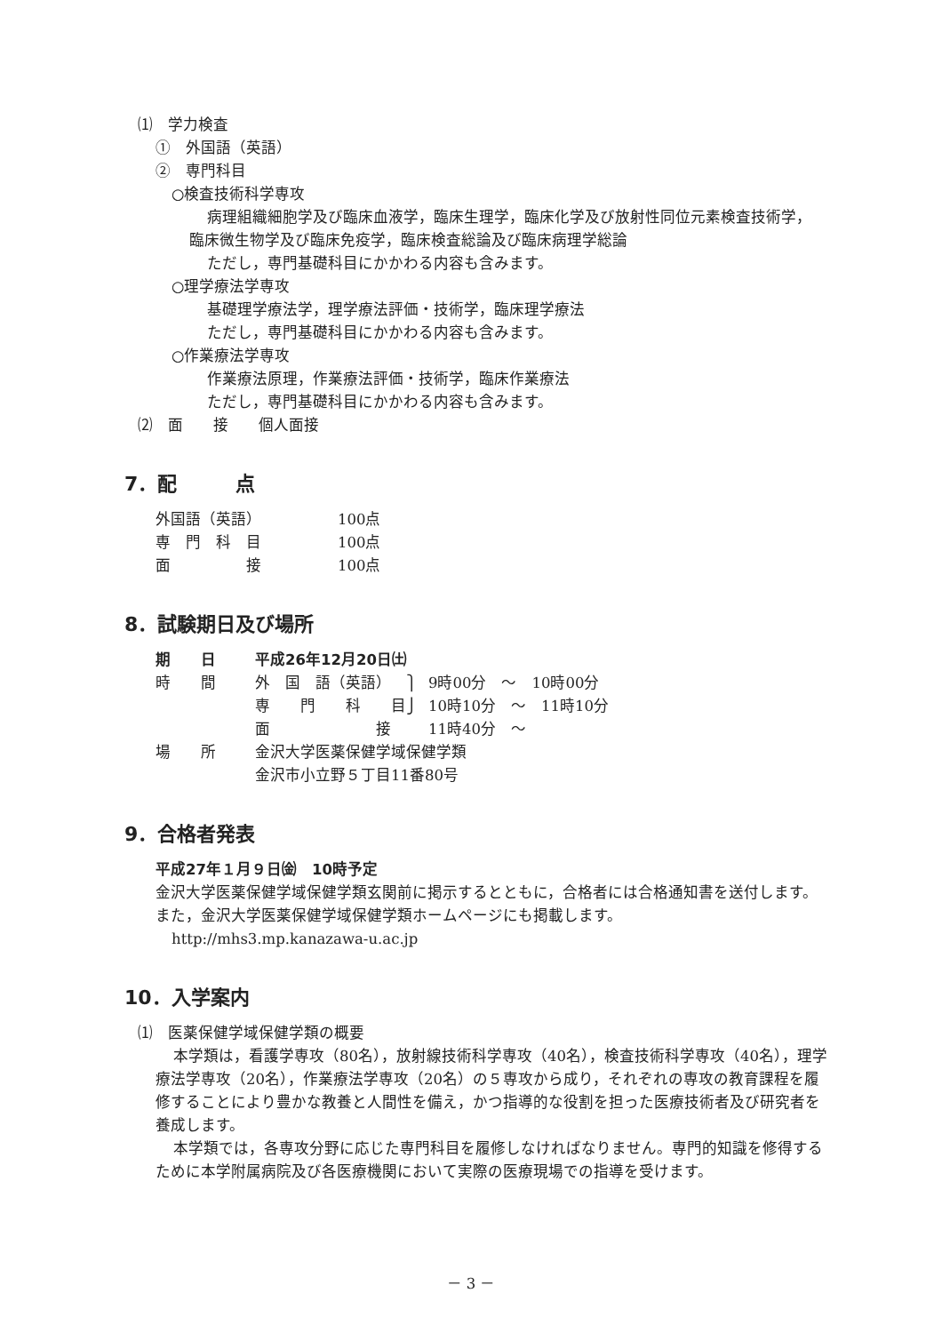⑴　学力検査
①　外国語（英語）
②　専門科目
○検査技術科学専攻
病理組織細胞学及び臨床血液学，臨床生理学，臨床化学及び放射性同位元素検査技術学，臨床微生物学及び臨床免疫学，臨床検査総論及び臨床病理学総論
ただし，専門基礎科目にかかわる内容も含みます。
○理学療法学専攻
基礎理学療法学，理学療法評価・技術学，臨床理学療法
ただし，専門基礎科目にかかわる内容も含みます。
○作業療法学専攻
作業療法原理，作業療法評価・技術学，臨床作業療法
ただし，専門基礎科目にかかわる内容も含みます。
⑵　面　　接　　個人面接
7．配　　　点
| 外国語（英語） | 100点 |
| 専 門 科 目 | 100点 |
| 面 接 | 100点 |
8．試験期日及び場所
| 期 日 | 平成26年12月20日㈯ | | |
| 時 間 | 外 国 語（英語） | ⎫ | 9時00分 ～ 10時00分 |
| | 専 門 科 目 | ⎭ | 10時10分 ～ 11時10分 |
| | 面 接 | | 11時40分 ～ |
| 場 所 | 金沢大学医薬保健学域保健学類 金沢市小立野５丁目11番80号 | | |
9．合格者発表
平成27年１月９日㈮　10時予定
金沢大学医薬保健学域保健学類玄関前に掲示するとともに，合格者には合格通知書を送付します。
また，金沢大学医薬保健学域保健学類ホームページにも掲載します。
http://mhs3.mp.kanazawa-u.ac.jp
10．入学案内
⑴　医薬保健学域保健学類の概要
本学類は，看護学専攻（80名），放射線技術科学専攻（40名），検査技術科学専攻（40名），理学療法学専攻（20名），作業療法学専攻（20名）の５専攻から成り，それぞれの専攻の教育課程を履修することにより豊かな教養と人間性を備え，かつ指導的な役割を担った医療技術者及び研究者を養成します。
本学類では，各専攻分野に応じた専門科目を履修しなければなりません。専門的知識を修得するために本学附属病院及び各医療機関において実際の医療現場での指導を受けます。
－ 3 －